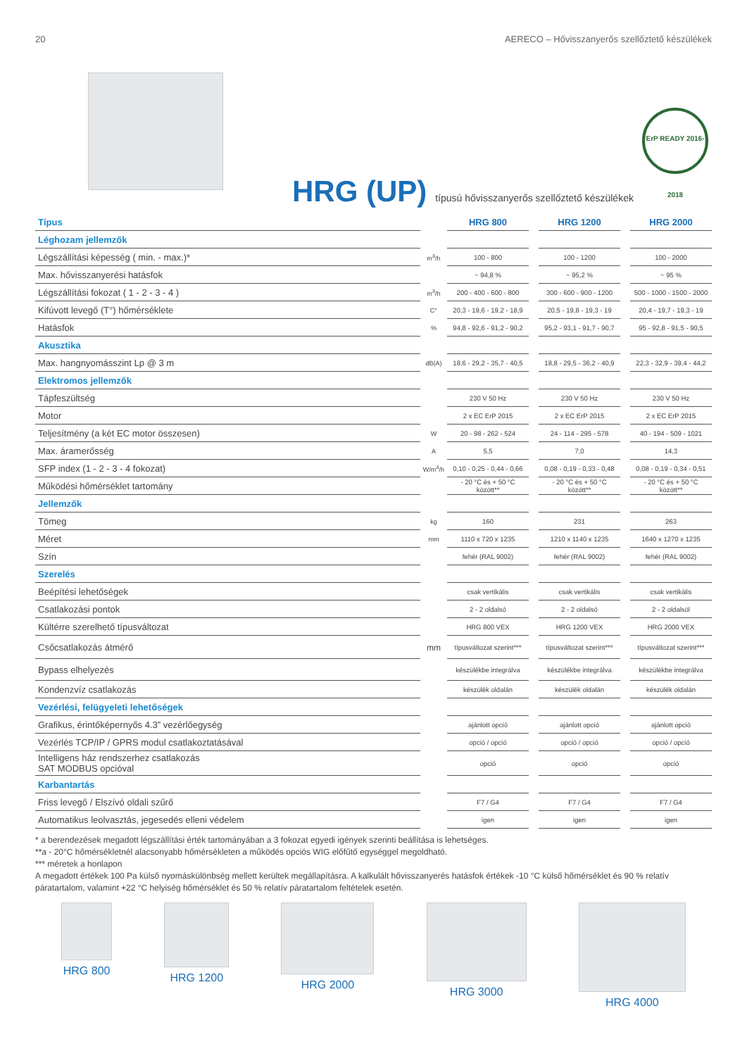20 AERECO – Hővisszanyerős szellőztető készülékek
HRG (UP) típusú hővisszanyerős szellőztető készülékek
ErP READY 2016-2018
| Típus | | HRG 800 | | HRG 1200 | | HRG 2000 |
| Léghozam jellemzők | | | | | | |
| Légszállítási képesség ( min. - max.)* | m<sup>3</sup>/h | 100 - 800 | | 100 - 1200 | | 100 - 2000 |
| Max. hővisszanyerési hatásfok | | ~ 94,8 % | | ~ 95,2 % | | ~ 95 % |
| Légszállítási fokozat ( 1 - 2 - 3 - 4 ) | m<sup>3</sup>/h | 200 - 400 - 600 - 800 | | 300 - 600 - 900 - 1200 | | 500 - 1000 - 1500 - 2000 |
| Kifúvott levegő (T°) hőmérséklete | C° | 20,3 - 19,6 - 19,2 - 18,9 | | 20,5 - 19,8 - 19,3 - 19 | | 20,4 - 19,7 - 19,3 - 19 |
| Hatásfok | % | 94,8 - 92,6 - 91,2 - 90,2 | | 95,2 - 93,1 - 91,7 - 90,7 | | 95 - 92,8 - 91,5 - 90,5 |
| Akusztika | | | | | | |
| Max. hangnyomásszint Lp @ 3 m | dB(A) | 18,6 - 29,2 - 35,7 - 40,5 | | 18,8 - 29,5 - 36,2 - 40,9 | | 22,3 - 32,9 - 39,4 - 44,2 |
| Elektromos jellemzők | | | | | | |
| Tápfeszültség | | 230 V 50 Hz | | 230 V 50 Hz | | 230 V 50 Hz |
| Motor | | 2 x EC ErP 2015 | | 2 x EC ErP 2015 | | 2 x EC ErP 2015 |
| Teljesítmény (a két EC motor összesen) | W | 20 - 98 - 262 - 524 | | 24 - 114 - 295 - 578 | | 40 - 194 - 509 - 1021 |
| Max. áramerősség | A | 5,5 | | 7,0 | | 14,3 |
| SFP index (1 - 2 - 3 - 4 fokozat) | W/m<sup>3</sup>/h | 0,10 - 0,25 - 0,44 - 0,66 | | 0,08 - 0,19 - 0,33 - 0,48 | | 0,08 - 0,19 - 0,34 - 0,51 |
| Működési hőmérséklet tartomány | | - 20 °C és + 50 °C között** | | - 20 °C és + 50 °C között** | | - 20 °C és + 50 °C között** |
| Jellemzők | | | | | | |
| Tömeg | kg | 160 | | 231 | | 263 |
| Méret | mm | 1110 x 720 x 1235 | | 1210 x 1140 x 1235 | | 1640 x 1270 x 1235 |
| Szín | | fehér (RAL 9002) | | fehér (RAL 9002) | | fehér (RAL 9002) |
| Szerelés | | | | | | |
| Beépítési lehetőségek | | csak vertikális | | csak vertikális | | csak vertikális |
| Csatlakozási pontok | | 2 - 2 oldalsó | | 2 - 2 oldalsó | | 2 - 2 oldalsól |
| Kültérre szerelhető típusváltozat | | HRG 800 VEX | | HRG 1200 VEX | | HRG 2000 VEX |
| Csőcsatlakozás átmérő | mm | típusváltozat szerint*** | | típusváltozat szerint*** | | típusváltozat szerint*** |
| Bypass elhelyezés | | készülékbe integrálva | | készülékbe integrálva | | készülékbe integrálva |
| Kondenzvíz csatlakozás | | készülék oldalán | | készülék oldalán | | készülék oldalán |
| Vezérlési, felügyeleti lehetőségek | | | | | | |
| Grafikus, érintőképernyős 4.3” vezérlőegység | | ajánlott opció | | ajánlott opció | | ajánlott opció |
| Vezérlés TCP/IP / GPRS modul csatlakoztatásával | | opció / opció | | opció / opció | | opció / opció |
| Intelligens ház rendszerhez csatlakozás SAT MODBUS opcióval | | opció | | opció | | opció |
| Karbantartás | | | | | | |
| Friss levegő / Elszívó oldali szűrő | | F7 / G4 | | F7 / G4 | | F7 / G4 |
| Automatikus leolvasztás, jegesedés elleni védelem | | igen | | igen | | igen |
* a berendezések megadott légszállítási érték tartományában a 3 fokozat egyedi igények szerinti beállítása is lehetséges.
**a - 20°C hőmérsékletnél alacsonyabb hőmérsékleten a működés opciós WIG előfűtő egységgel megoldható.
*** méretek a honlapon
A megadott értékek 100 Pa külső nyomáskülönbség mellett kerültek megállapításra. A kalkulált hővisszanyerés hatásfok értékek -10 °C külső hőmérséklet és 90 % relatív páratartalom, valamint +22 °C helyiség hőmérséklet és 50 % relatív páratartalom feltételek esetén.
HRG 800 HRG 1200 HRG 2000 HRG 3000 HRG 4000